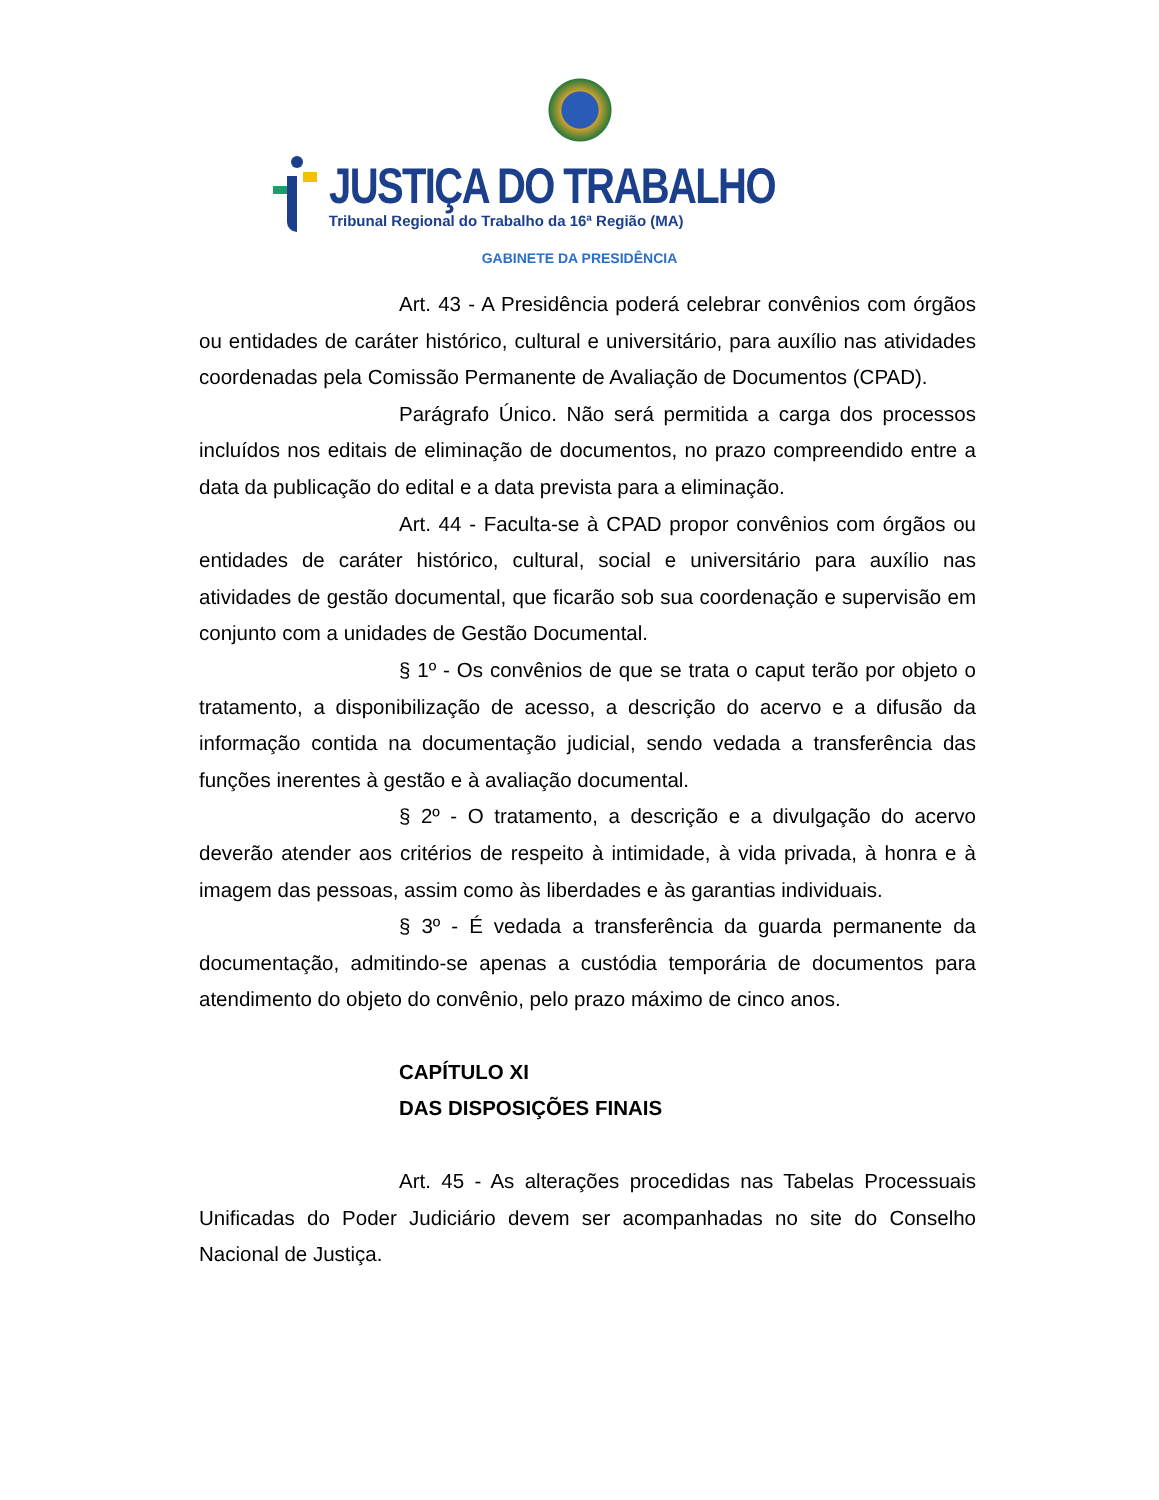JUSTIÇA DO TRABALHO
Tribunal Regional do Trabalho da 16ª Região (MA)
GABINETE DA PRESIDÊNCIA
Art. 43 - A Presidência poderá celebrar convênios com órgãos ou entidades de caráter histórico, cultural e universitário, para auxílio nas atividades coordenadas pela Comissão Permanente de Avaliação de Documentos (CPAD).
Parágrafo Único. Não será permitida a carga dos processos incluídos nos editais de eliminação de documentos, no prazo compreendido entre a data da publicação do edital e a data prevista para a eliminação.
Art. 44 - Faculta-se à CPAD propor convênios com órgãos ou entidades de caráter histórico, cultural, social e universitário para auxílio nas atividades de gestão documental, que ficarão sob sua coordenação e supervisão em conjunto com a unidades de Gestão Documental.
§ 1º - Os convênios de que se trata o caput terão por objeto o tratamento, a disponibilização de acesso, a descrição do acervo e a difusão da informação contida na documentação judicial, sendo vedada a transferência das funções inerentes à gestão e à avaliação documental.
§ 2º - O tratamento, a descrição e a divulgação do acervo deverão atender aos critérios de respeito à intimidade, à vida privada, à honra e à imagem das pessoas, assim como às liberdades e às garantias individuais.
§ 3º - É vedada a transferência da guarda permanente da documentação, admitindo-se apenas a custódia temporária de documentos para atendimento do objeto do convênio, pelo prazo máximo de cinco anos.
CAPÍTULO XI
DAS DISPOSIÇÕES FINAIS
Art. 45 - As alterações procedidas nas Tabelas Processuais Unificadas do Poder Judiciário devem ser acompanhadas no site do Conselho Nacional de Justiça.